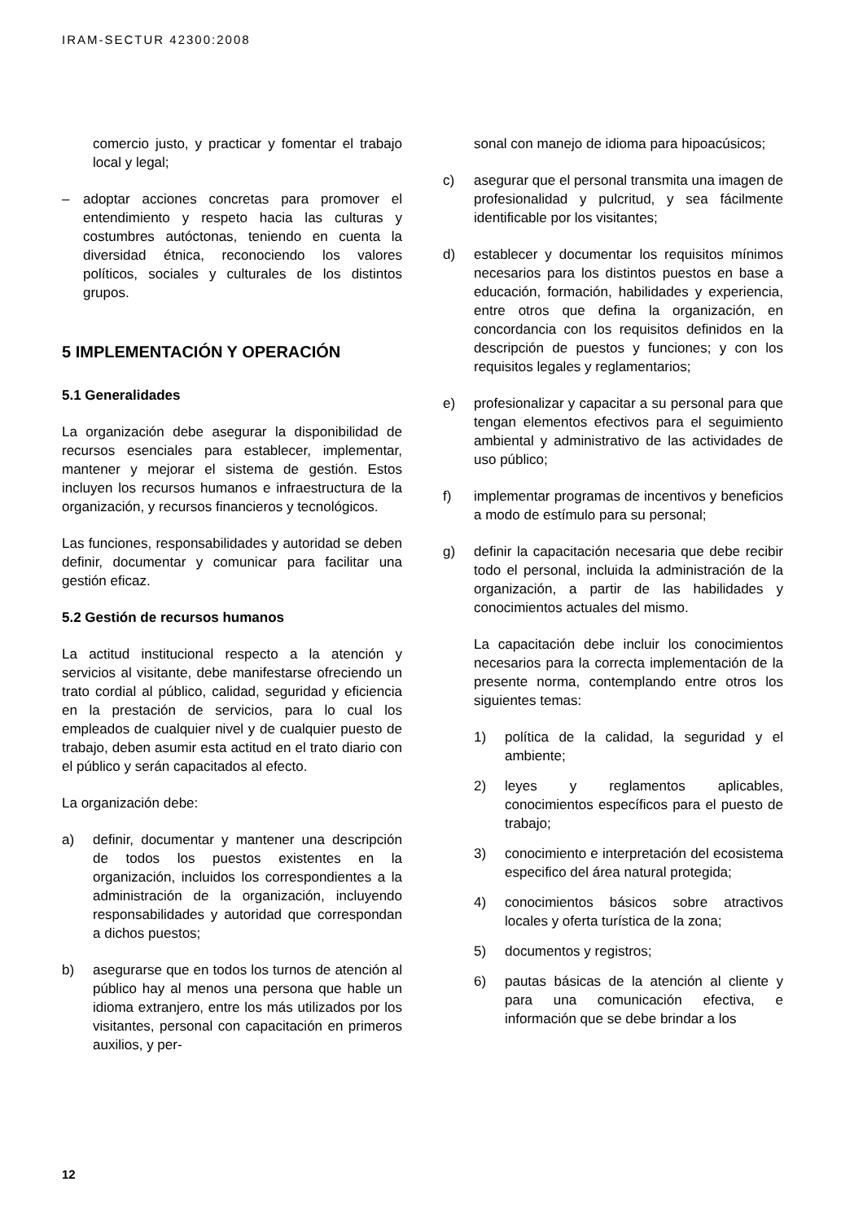IRAM-SECTUR 42300:2008
comercio justo, y practicar y fomentar el trabajo local y legal;
– adoptar acciones concretas para promover el entendimiento y respeto hacia las culturas y costumbres autóctonas, teniendo en cuenta la diversidad étnica, reconociendo los valores políticos, sociales y culturales de los distintos grupos.
5 IMPLEMENTACIÓN Y OPERACIÓN
5.1 Generalidades
La organización debe asegurar la disponibilidad de recursos esenciales para establecer, implementar, mantener y mejorar el sistema de gestión. Estos incluyen los recursos humanos e infraestructura de la organización, y recursos financieros y tecnológicos.
Las funciones, responsabilidades y autoridad se deben definir, documentar y comunicar para facilitar una gestión eficaz.
5.2 Gestión de recursos humanos
La actitud institucional respecto a la atención y servicios al visitante, debe manifestarse ofreciendo un trato cordial al público, calidad, seguridad y eficiencia en la prestación de servicios, para lo cual los empleados de cualquier nivel y de cualquier puesto de trabajo, deben asumir esta actitud en el trato diario con el público y serán capacitados al efecto.
La organización debe:
a) definir, documentar y mantener una descripción de todos los puestos existentes en la organización, incluidos los correspondientes a la administración de la organización, incluyendo responsabilidades y autoridad que correspondan a dichos puestos;
b) asegurarse que en todos los turnos de atención al público hay al menos una persona que hable un idioma extranjero, entre los más utilizados por los visitantes, personal con capacitación en primeros auxilios, y per-
sonal con manejo de idioma para hipoacúsicos;
c) asegurar que el personal transmita una imagen de profesionalidad y pulcritud, y sea fácilmente identificable por los visitantes;
d) establecer y documentar los requisitos mínimos necesarios para los distintos puestos en base a educación, formación, habilidades y experiencia, entre otros que defina la organización, en concordancia con los requisitos definidos en la descripción de puestos y funciones; y con los requisitos legales y reglamentarios;
e) profesionalizar y capacitar a su personal para que tengan elementos efectivos para el seguimiento ambiental y administrativo de las actividades de uso público;
f) implementar programas de incentivos y beneficios a modo de estímulo para su personal;
g) definir la capacitación necesaria que debe recibir todo el personal, incluida la administración de la organización, a partir de las habilidades y conocimientos actuales del mismo.
La capacitación debe incluir los conocimientos necesarios para la correcta implementación de la presente norma, contemplando entre otros los siguientes temas:
1) política de la calidad, la seguridad y el ambiente;
2) leyes y reglamentos aplicables, conocimientos específicos para el puesto de trabajo;
3) conocimiento e interpretación del ecosistema especifico del área natural protegida;
4) conocimientos básicos sobre atractivos locales y oferta turística de la zona;
5) documentos y registros;
6) pautas básicas de la atención al cliente y para una comunicación efectiva, e información que se debe brindar a los
12